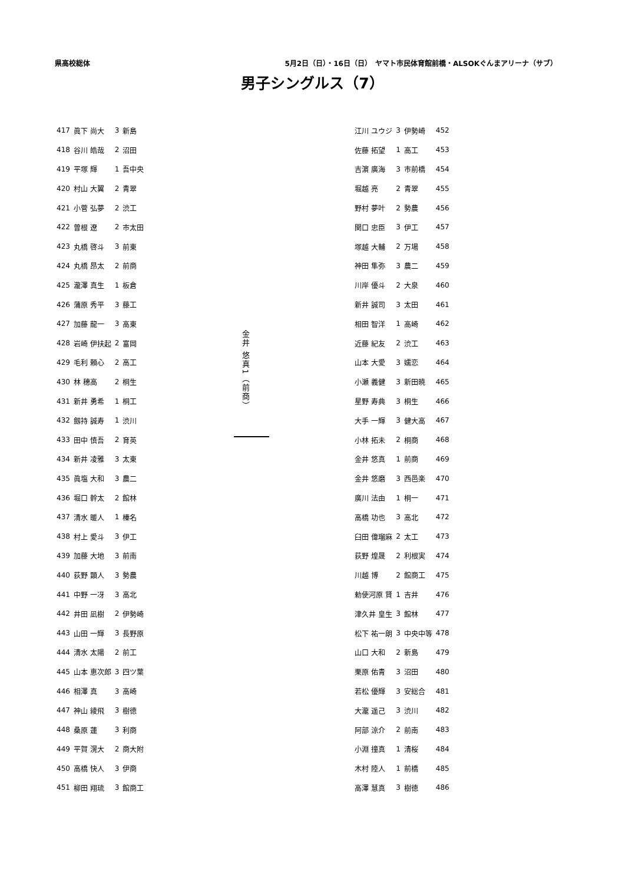県高校総体 5月2日（日）・16日（日）　ヤマト市民体育館前橋・ALSOKぐんまアリーナ（サブ）
男子シングルス（7）
| 417 | 眞下 尚大 | 3 | 新島 |
| 418 | 谷川 皓哉 | 2 | 沼田 |
| 419 | 平塚 輝 | 1 | 吾中央 |
| 420 | 村山 大翼 | 2 | 青翠 |
| 421 | 小菅 弘夢 | 2 | 渋工 |
| 422 | 曽根 遼 | 2 | 市太田 |
| 423 | 丸橋 啓斗 | 3 | 前東 |
| 424 | 丸橋 昂太 | 2 | 前商 |
| 425 | 瀧澤 真生 | 1 | 板倉 |
| 426 | 蒲原 秀平 | 3 | 藤工 |
| 427 | 加藤 龍一 | 3 | 高東 |
| 428 | 岩崎 伊扶起 | 2 | 富岡 |
| 429 | 毛利 頼心 | 2 | 高工 |
| 430 | 林 穂高 | 2 | 桐生 |
| 431 | 新井 勇希 | 1 | 桐工 |
| 432 | 劔持 誠寿 | 1 | 渋川 |
| 433 | 田中 慎吾 | 2 | 育英 |
| 434 | 新井 凌雅 | 3 | 太東 |
| 435 | 眞塩 大和 | 3 | 農二 |
| 436 | 堀口 幹太 | 2 | 館林 |
| 437 | 清水 暖人 | 1 | 榛名 |
| 438 | 村上 愛斗 | 3 | 伊工 |
| 439 | 加藤 大地 | 3 | 前南 |
| 440 | 荻野 顕人 | 3 | 勢農 |
| 441 | 中野 一冴 | 3 | 高北 |
| 442 | 井田 凪樹 | 2 | 伊勢崎 |
| 443 | 山田 一輝 | 3 | 長野原 |
| 444 | 清水 太陽 | 2 | 前工 |
| 445 | 山本 恵次郎 | 3 | 四ツ葉 |
| 446 | 相澤 真 | 3 | 高崎 |
| 447 | 神山 綾飛 | 3 | 樹徳 |
| 448 | 桑原 蓮 | 3 | 利商 |
| 449 | 平賀 滉大 | 2 | 商大附 |
| 450 | 高橋 快人 | 3 | 伊商 |
| 451 | 柳田 翔琉 | 3 | 館商工 |
金井 悠真1（前商）
| 江川 ユウジ | 3 | 伊勢崎 | 452 |
| 佐藤 拓望 | 1 | 高工 | 453 |
| 吉濵 廣海 | 3 | 市前橋 | 454 |
| 堀越 亮 | 2 | 青翠 | 455 |
| 野村 夢叶 | 2 | 勢農 | 456 |
| 関口 忠臣 | 3 | 伊工 | 457 |
| 塚越 大輔 | 2 | 万場 | 458 |
| 神田 隼弥 | 3 | 農二 | 459 |
| 川岸 優斗 | 2 | 大泉 | 460 |
| 新井 誠司 | 3 | 太田 | 461 |
| 相田 智洋 | 1 | 高崎 | 462 |
| 近藤 紀友 | 2 | 渋工 | 463 |
| 山本 大愛 | 3 | 嬬恋 | 464 |
| 小瀬 義健 | 3 | 新田暁 | 465 |
| 星野 寿典 | 3 | 桐生 | 466 |
| 大手 一輝 | 3 | 健大高 | 467 |
| 小林 拓未 | 2 | 桐商 | 468 |
| 金井 悠真 | 1 | 前商 | 469 |
| 金井 悠磨 | 3 | 西邑楽 | 470 |
| 廣川 法由 | 1 | 桐一 | 471 |
| 高橋 功也 | 3 | 高北 | 472 |
| 臼田 偉瑠麻 | 2 | 太工 | 473 |
| 荻野 煌晟 | 2 | 利根実 | 474 |
| 川越 博 | 2 | 館商工 | 475 |
| 勅使河原 賢 | 1 | 吉井 | 476 |
| 津久井 皇生 | 3 | 館林 | 477 |
| 松下 祐一朗 | 3 | 中央中等 | 478 |
| 山口 大和 | 2 | 新島 | 479 |
| 栗原 佑青 | 3 | 沼田 | 480 |
| 若松 優輝 | 3 | 安総合 | 481 |
| 大瀧 遥己 | 3 | 渋川 | 482 |
| 阿部 涼介 | 2 | 前南 | 483 |
| 小淵 撞真 | 1 | 清桜 | 484 |
| 木村 陸人 | 1 | 前橋 | 485 |
| 高澤 慧真 | 3 | 樹徳 | 486 |